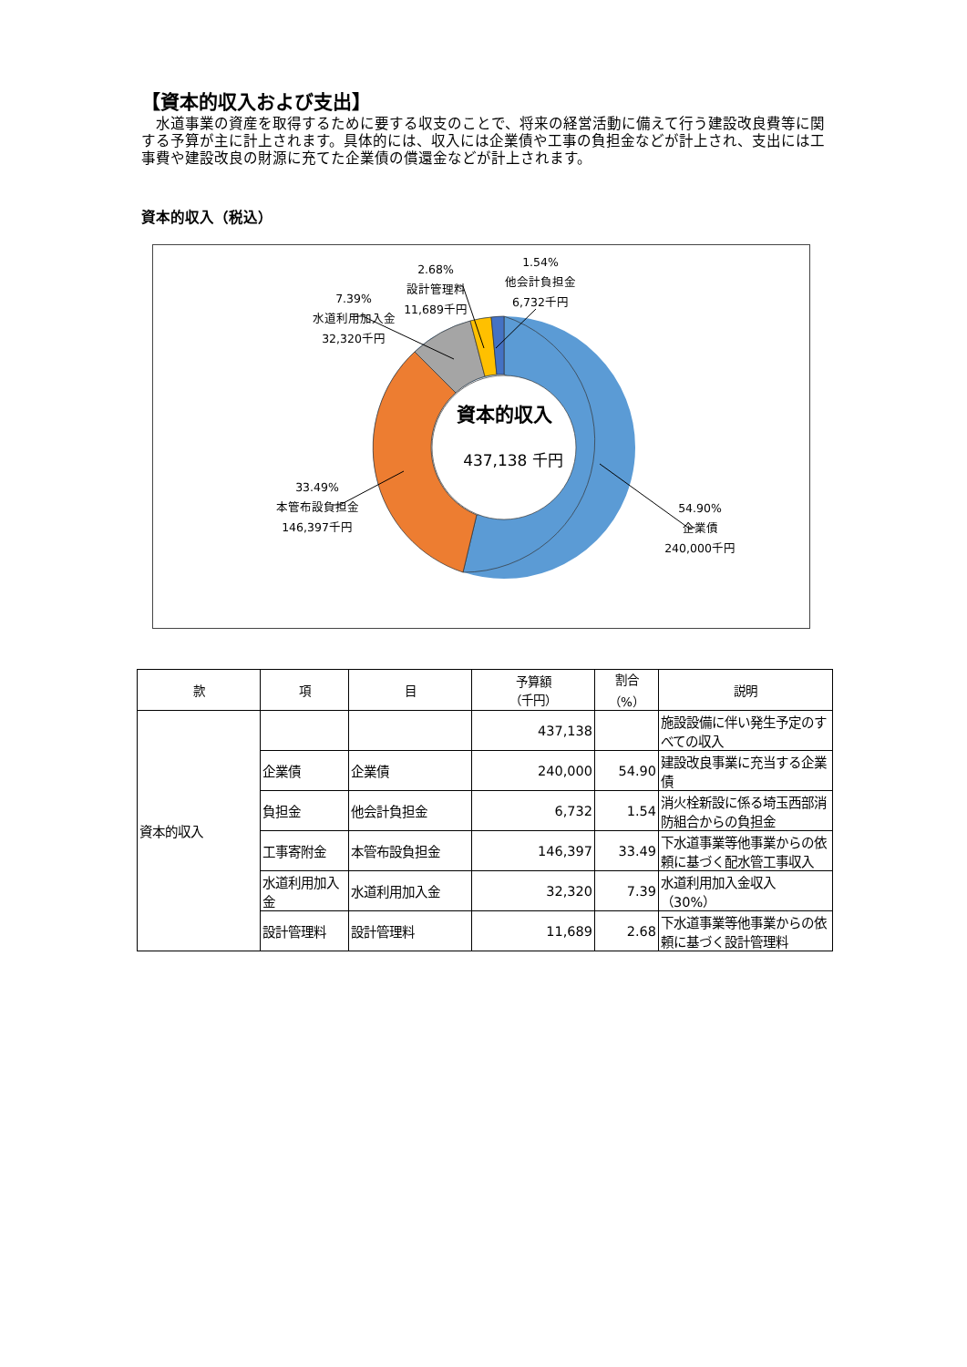【資本的収入および支出】
　水道事業の資産を取得するために要する収支のことで、将来の経営活動に備えて行う建設改良費等に関する予算が主に計上されます。具体的には、収入には企業債や工事の負担金などが計上され、支出には工事費や建設改良の財源に充てた企業債の償還金などが計上されます。
資本的収入（税込）
資本的収入
437,138 千円
54.90%
企業債
240,000千円
33.49%
本管布設負担金
146,397千円
7.39%
水道利用加入金
32,320千円
1.54%
他会計負担金
6,732千円
2.68%
設計管理料
11,689千円
| 款 | 項 | 目 | 予算額 （千円） | 割合 （%） | 説明 |
| --- | --- | --- | --- | --- | --- |
| 資本的収入 | | | 437,138 | | 施設設備に伴い発生予定のすべての収入 |
| | 企業債 | 企業債 | 240,000 | 54.90 | 建設改良事業に充当する企業債 |
| | 負担金 | 他会計負担金 | 6,732 | 1.54 | 消火栓新設に係る埼玉西部消防組合からの負担金 |
| | 工事寄附金 | 本管布設負担金 | 146,397 | 33.49 | 下水道事業等他事業からの依頼に基づく配水管工事収入 |
| | 水道利用加入金 | 水道利用加入金 | 32,320 | 7.39 | 水道利用加入金収入（30%） |
| | 設計管理料 | 設計管理料 | 11,689 | 2.68 | 下水道事業等他事業からの依頼に基づく設計管理料 |